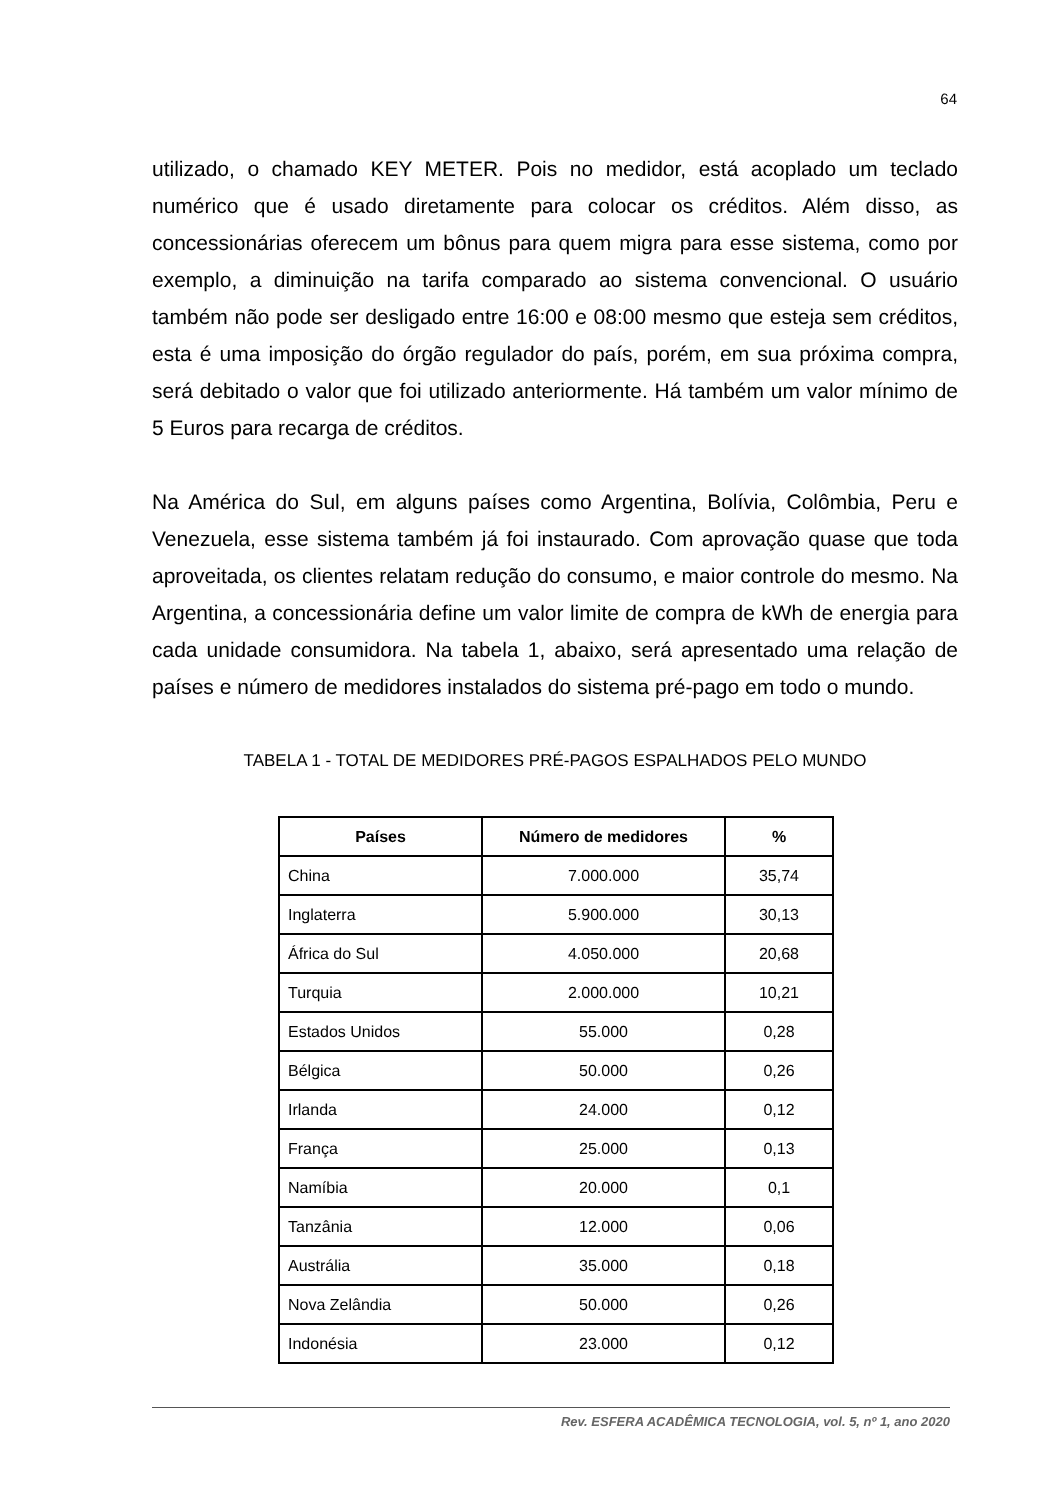64
utilizado, o chamado KEY METER. Pois no medidor, está acoplado um teclado numérico que é usado diretamente para colocar os créditos. Além disso, as concessionárias oferecem um bônus para quem migra para esse sistema, como por exemplo, a diminuição na tarifa comparado ao sistema convencional. O usuário também não pode ser desligado entre 16:00 e 08:00 mesmo que esteja sem créditos, esta é uma imposição do órgão regulador do país, porém, em sua próxima compra, será debitado o valor que foi utilizado anteriormente. Há também um valor mínimo de 5 Euros para recarga de créditos.
Na América do Sul, em alguns países como Argentina, Bolívia, Colômbia, Peru e Venezuela, esse sistema também já foi instaurado. Com aprovação quase que toda aproveitada, os clientes relatam redução do consumo, e maior controle do mesmo. Na Argentina, a concessionária define um valor limite de compra de kWh de energia para cada unidade consumidora. Na tabela 1, abaixo, será apresentado uma relação de países e número de medidores instalados do sistema pré-pago em todo o mundo.
TABELA 1 - TOTAL DE MEDIDORES PRÉ-PAGOS ESPALHADOS PELO MUNDO
| Países | Número de medidores | % |
| --- | --- | --- |
| China | 7.000.000 | 35,74 |
| Inglaterra | 5.900.000 | 30,13 |
| África do Sul | 4.050.000 | 20,68 |
| Turquia | 2.000.000 | 10,21 |
| Estados Unidos | 55.000 | 0,28 |
| Bélgica | 50.000 | 0,26 |
| Irlanda | 24.000 | 0,12 |
| França | 25.000 | 0,13 |
| Namíbia | 20.000 | 0,1 |
| Tanzânia | 12.000 | 0,06 |
| Austrália | 35.000 | 0,18 |
| Nova Zelândia | 50.000 | 0,26 |
| Indonésia | 23.000 | 0,12 |
Rev. ESFERA ACADÊMICA TECNOLOGIA, vol. 5, nº 1, ano 2020